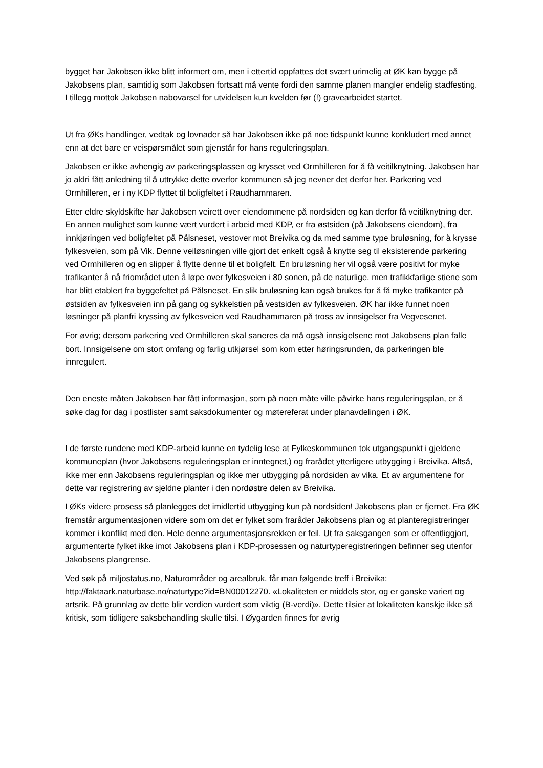bygget har Jakobsen ikke blitt informert om, men i ettertid oppfattes det svært urimelig at ØK kan bygge på Jakobsens plan, samtidig som Jakobsen fortsatt må vente fordi den samme planen mangler endelig stadfesting. I tillegg mottok Jakobsen nabovarsel for utvidelsen kun kvelden før (!) gravearbeidet startet.
Ut fra ØKs handlinger, vedtak og lovnader så har Jakobsen ikke på noe tidspunkt kunne konkludert med annet enn at det bare er veispørsmålet som gjenstår for hans reguleringsplan.
Jakobsen er ikke avhengig av parkeringsplassen og krysset ved Ormhilleren for å få veitilknytning. Jakobsen har jo aldri fått anledning til å uttrykke dette overfor kommunen så jeg nevner det derfor her. Parkering ved Ormhilleren, er i ny KDP flyttet til boligfeltet i Raudhammaren.
Etter eldre skyldskifte har Jakobsen veirett over eiendommene på nordsiden og kan derfor få veitilknytning der. En annen mulighet som kunne vært vurdert i arbeid med KDP, er fra østsiden (på Jakobsens eiendom), fra innkjøringen ved boligfeltet på Pålsneset, vestover mot Breivika og da med samme type bruløsning, for å krysse fylkesveien, som på Vik. Denne veiløsningen ville gjort det enkelt også å knytte seg til eksisterende parkering ved Ormhilleren og en slipper å flytte denne til et boligfelt. En bruløsning her vil også være positivt for myke trafikanter å nå friområdet uten å løpe over fylkesveien i 80 sonen, på de naturlige, men trafikkfarlige stiene som har blitt etablert fra byggefeltet på Pålsneset. En slik bruløsning kan også brukes for å få myke trafikanter på østsiden av fylkesveien inn på gang og sykkelstien på vestsiden av fylkesveien. ØK har ikke funnet noen løsninger på planfri kryssing av fylkesveien ved Raudhammaren på tross av innsigelser fra Vegvesenet.
For øvrig; dersom parkering ved Ormhilleren skal saneres da må også innsigelsene mot Jakobsens plan falle bort. Innsigelsene om stort omfang og farlig utkjørsel som kom etter høringsrunden, da parkeringen ble innregulert.
Den eneste måten Jakobsen har fått informasjon, som på noen måte ville påvirke hans reguleringsplan, er å søke dag for dag i postlister samt saksdokumenter og møtereferat under planavdelingen i ØK.
I de første rundene med KDP-arbeid kunne en tydelig lese at Fylkeskommunen tok utgangspunkt i gjeldene kommuneplan (hvor Jakobsens reguleringsplan er inntegnet,) og frarådet ytterligere utbygging i Breivika. Altså, ikke mer enn Jakobsens reguleringsplan og ikke mer utbygging på nordsiden av vika. Et av argumentene for dette var registrering av sjeldne planter i den nordøstre delen av Breivika.
I ØKs videre prosess så planlegges det imidlertid utbygging kun på nordsiden! Jakobsens plan er fjernet. Fra ØK fremstår argumentasjonen videre som om det er fylket som fraråder Jakobsens plan og at planteregistreringer kommer i konflikt med den. Hele denne argumentasjonsrekken er feil. Ut fra saksgangen som er offentliggjort, argumenterte fylket ikke imot Jakobsens plan i KDP-prosessen og naturtyperegistreringen befinner seg utenfor Jakobsens plangrense.
Ved søk på miljostatus.no, Naturområder og arealbruk, får man følgende treff i Breivika: http://faktaark.naturbase.no/naturtype?id=BN00012270. «Lokaliteten er middels stor, og er ganske variert og artsrik. På grunnlag av dette blir verdien vurdert som viktig (B-verdi)». Dette tilsier at lokaliteten kanskje ikke så kritisk, som tidligere saksbehandling skulle tilsi. I Øygarden finnes for øvrig